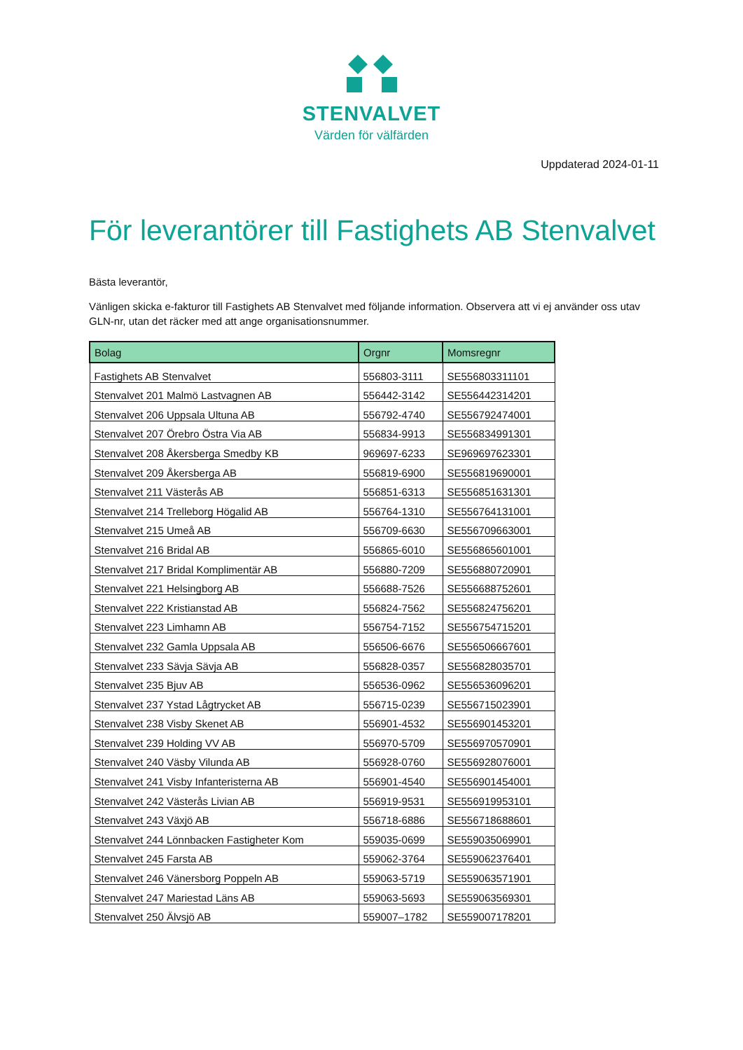STENVALVET
Värden för välfärden
Uppdaterad 2024-01-11
För leverantörer till Fastighets AB Stenvalvet
Bästa leverantör,
Vänligen skicka e-fakturor till Fastighets AB Stenvalvet med följande information. Observera att vi ej använder oss utav GLN-nr, utan det räcker med att ange organisationsnummer.
| Bolag | Orgnr | Momsregnr |
| --- | --- | --- |
| Fastighets AB Stenvalvet | 556803-3111 | SE556803311101 |
| Stenvalvet 201 Malmö Lastvagnen AB | 556442-3142 | SE556442314201 |
| Stenvalvet 206 Uppsala Ultuna AB | 556792-4740 | SE556792474001 |
| Stenvalvet 207 Örebro Östra Via AB | 556834-9913 | SE556834991301 |
| Stenvalvet 208 Åkersberga Smedby KB | 969697-6233 | SE969697623301 |
| Stenvalvet 209 Åkersberga AB | 556819-6900 | SE556819690001 |
| Stenvalvet 211 Västerås AB | 556851-6313 | SE556851631301 |
| Stenvalvet 214 Trelleborg Högalid AB | 556764-1310 | SE556764131001 |
| Stenvalvet 215 Umeå AB | 556709-6630 | SE556709663001 |
| Stenvalvet 216 Bridal AB | 556865-6010 | SE556865601001 |
| Stenvalvet 217 Bridal Komplimentär AB | 556880-7209 | SE556880720901 |
| Stenvalvet 221 Helsingborg AB | 556688-7526 | SE556688752601 |
| Stenvalvet 222 Kristianstad AB | 556824-7562 | SE556824756201 |
| Stenvalvet 223 Limhamn AB | 556754-7152 | SE556754715201 |
| Stenvalvet 232 Gamla Uppsala AB | 556506-6676 | SE556506667601 |
| Stenvalvet 233 Sävja Sävja AB | 556828-0357 | SE556828035701 |
| Stenvalvet 235 Bjuv AB | 556536-0962 | SE556536096201 |
| Stenvalvet 237 Ystad Lågtrycket AB | 556715-0239 | SE556715023901 |
| Stenvalvet 238 Visby Skenet AB | 556901-4532 | SE556901453201 |
| Stenvalvet 239 Holding VV AB | 556970-5709 | SE556970570901 |
| Stenvalvet 240 Väsby Vilunda AB | 556928-0760 | SE556928076001 |
| Stenvalvet 241 Visby Infanteristerna AB | 556901-4540 | SE556901454001 |
| Stenvalvet 242 Västerås Livian AB | 556919-9531 | SE556919953101 |
| Stenvalvet 243 Växjö AB | 556718-6886 | SE556718688601 |
| Stenvalvet 244 Lönnbacken Fastigheter Kom | 559035-0699 | SE559035069901 |
| Stenvalvet 245 Farsta AB | 559062-3764 | SE559062376401 |
| Stenvalvet 246 Vänersborg Poppeln AB | 559063-5719 | SE559063571901 |
| Stenvalvet 247 Mariestad Läns AB | 559063-5693 | SE559063569301 |
| Stenvalvet 250 Älvsjö AB | 559007–1782 | SE559007178201 |